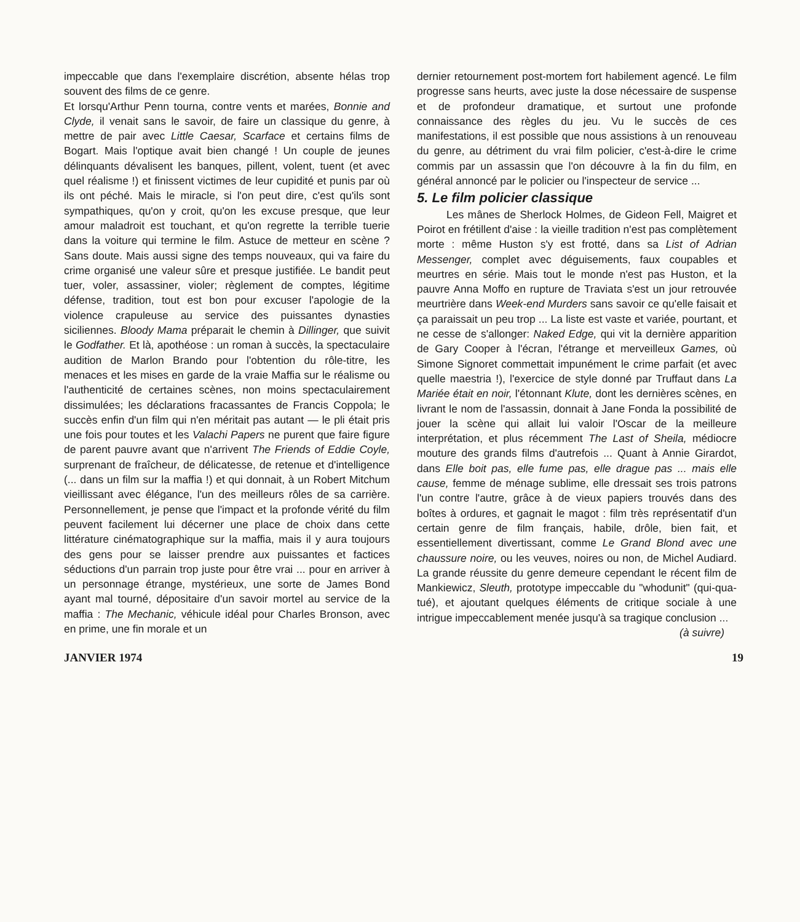impeccable que dans l'exemplaire discrétion, absente hélas trop souvent des films de ce genre.
Et lorsqu'Arthur Penn tourna, contre vents et marées, Bonnie and Clyde, il venait sans le savoir, de faire un classique du genre, à mettre de pair avec Little Caesar, Scarface et certains films de Bogart. Mais l'optique avait bien changé ! Un couple de jeunes délinquants dévalisent les banques, pillent, volent, tuent (et avec quel réalisme !) et finissent victimes de leur cupidité et punis par où ils ont péché. Mais le miracle, si l'on peut dire, c'est qu'ils sont sympathiques, qu'on y croit, qu'on les excuse presque, que leur amour maladroit est touchant, et qu'on regrette la terrible tuerie dans la voiture qui termine le film. Astuce de metteur en scène ? Sans doute. Mais aussi signe des temps nouveaux, qui va faire du crime organisé une valeur sûre et presque justifiée. Le bandit peut tuer, voler, assassiner, violer; règlement de comptes, légitime défense, tradition, tout est bon pour excuser l'apologie de la violence crapuleuse au service des puissantes dynasties siciliennes. Bloody Mama préparait le chemin à Dillinger, que suivit le Godfather. Et là, apothéose : un roman à succès, la spectaculaire audition de Marlon Brando pour l'obtention du rôle-titre, les menaces et les mises en garde de la vraie Maffia sur le réalisme ou l'authenticité de certaines scènes, non moins spectaculairement dissimulées; les déclarations fracassantes de Francis Coppola; le succès enfin d'un film qui n'en méritait pas autant — le pli était pris une fois pour toutes et les Valachi Papers ne purent que faire figure de parent pauvre avant que n'arrivent The Friends of Eddie Coyle, surprenant de fraîcheur, de délicatesse, de retenue et d'intelligence (... dans un film sur la maffia !) et qui donnait, à un Robert Mitchum vieillissant avec élégance, l'un des meilleurs rôles de sa carrière. Personnellement, je pense que l'impact et la profonde vérité du film peuvent facilement lui décerner une place de choix dans cette littérature cinématographique sur la maffia, mais il y aura toujours des gens pour se laisser prendre aux puissantes et factices séductions d'un parrain trop juste pour être vrai ... pour en arriver à un personnage étrange, mystérieux, une sorte de James Bond ayant mal tourné, dépositaire d'un savoir mortel au service de la maffia : The Mechanic, véhicule idéal pour Charles Bronson, avec en prime, une fin morale et un
dernier retournement post-mortem fort habilement agencé. Le film progresse sans heurts, avec juste la dose nécessaire de suspense et de profondeur dramatique, et surtout une profonde connaissance des règles du jeu. Vu le succès de ces manifestations, il est possible que nous assistions à un renouveau du genre, au détriment du vrai film policier, c'est-à-dire le crime commis par un assassin que l'on découvre à la fin du film, en général annoncé par le policier ou l'inspecteur de service ...
5. Le film policier classique
Les mânes de Sherlock Holmes, de Gideon Fell, Maigret et Poirot en frétillent d'aise : la vieille tradition n'est pas complètement morte : même Huston s'y est frotté, dans sa List of Adrian Messenger, complet avec déguisements, faux coupables et meurtres en série. Mais tout le monde n'est pas Huston, et la pauvre Anna Moffo en rupture de Traviata s'est un jour retrouvée meurtrière dans Week-end Murders sans savoir ce qu'elle faisait et ça paraissait un peu trop ... La liste est vaste et variée, pourtant, et ne cesse de s'allonger: Naked Edge, qui vit la dernière apparition de Gary Cooper à l'écran, l'étrange et merveilleux Games, où Simone Signoret commettait impunément le crime parfait (et avec quelle maestria !), l'exercice de style donné par Truffaut dans La Mariée était en noir, l'étonnant Klute, dont les dernières scènes, en livrant le nom de l'assassin, donnait à Jane Fonda la possibilité de jouer la scène qui allait lui valoir l'Oscar de la meilleure interprétation, et plus récemment The Last of Sheila, médiocre mouture des grands films d'autrefois ... Quant à Annie Girardot, dans Elle boit pas, elle fume pas, elle drague pas ... mais elle cause, femme de ménage sublime, elle dressait ses trois patrons l'un contre l'autre, grâce à de vieux papiers trouvés dans des boîtes à ordures, et gagnait le magot : film très représentatif d'un certain genre de film français, habile, drôle, bien fait, et essentiellement divertissant, comme Le Grand Blond avec une chaussure noire, ou les veuves, noires ou non, de Michel Audiard. La grande réussite du genre demeure cependant le récent film de Mankiewicz, Sleuth, prototype impeccable du "whodunit" (qui-qua-tué), et ajoutant quelques éléments de critique sociale à une intrigue impeccablement menée jusqu'à sa tragique conclusion ...
(à suivre)
JANVIER 1974 19